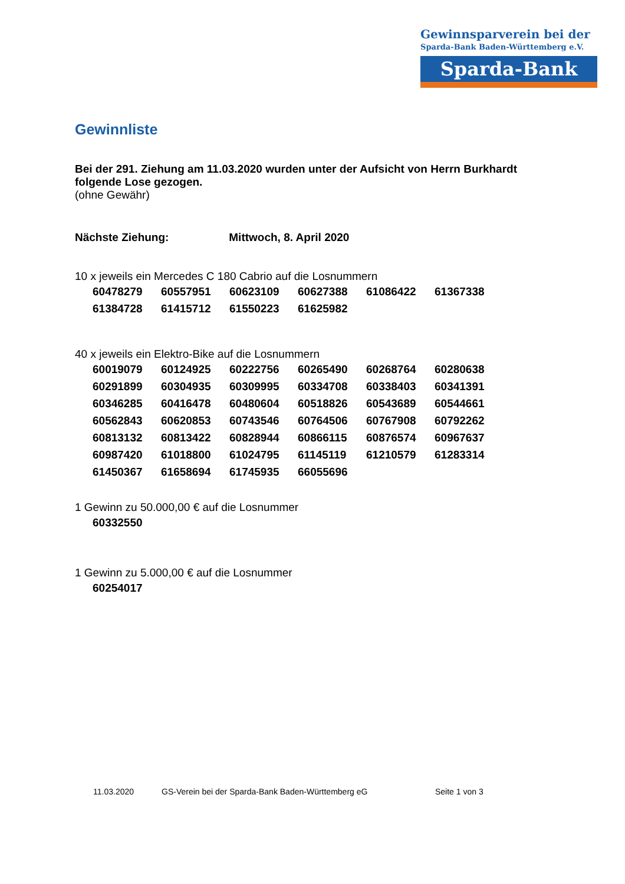Gewinnsparverein bei der
Sparda-Bank Baden-Württemberg e.V.
Sparda-Bank
Gewinnliste
Bei der 291. Ziehung am 11.03.2020 wurden unter der Aufsicht von Herrn Burkhardt folgende Lose gezogen.
(ohne Gewähr)
Nächste Ziehung: Mittwoch, 8. April 2020
10 x jeweils ein Mercedes C 180 Cabrio auf die Losnummern
| 60478279 | 60557951 | 60623109 | 60627388 | 61086422 | 61367338 |
| 61384728 | 61415712 | 61550223 | 61625982 | | |
40 x jeweils ein Elektro-Bike auf die Losnummern
| 60019079 | 60124925 | 60222756 | 60265490 | 60268764 | 60280638 |
| 60291899 | 60304935 | 60309995 | 60334708 | 60338403 | 60341391 |
| 60346285 | 60416478 | 60480604 | 60518826 | 60543689 | 60544661 |
| 60562843 | 60620853 | 60743546 | 60764506 | 60767908 | 60792262 |
| 60813132 | 60813422 | 60828944 | 60866115 | 60876574 | 60967637 |
| 60987420 | 61018800 | 61024795 | 61145119 | 61210579 | 61283314 |
| 61450367 | 61658694 | 61745935 | 66055696 | | |
1 Gewinn zu 50.000,00 € auf die Losnummer
| 60332550 |
1 Gewinn zu 5.000,00 € auf die Losnummer
| 60254017 |
11.03.2020 GS-Verein bei der Sparda-Bank Baden-Württemberg eG Seite 1 von 3